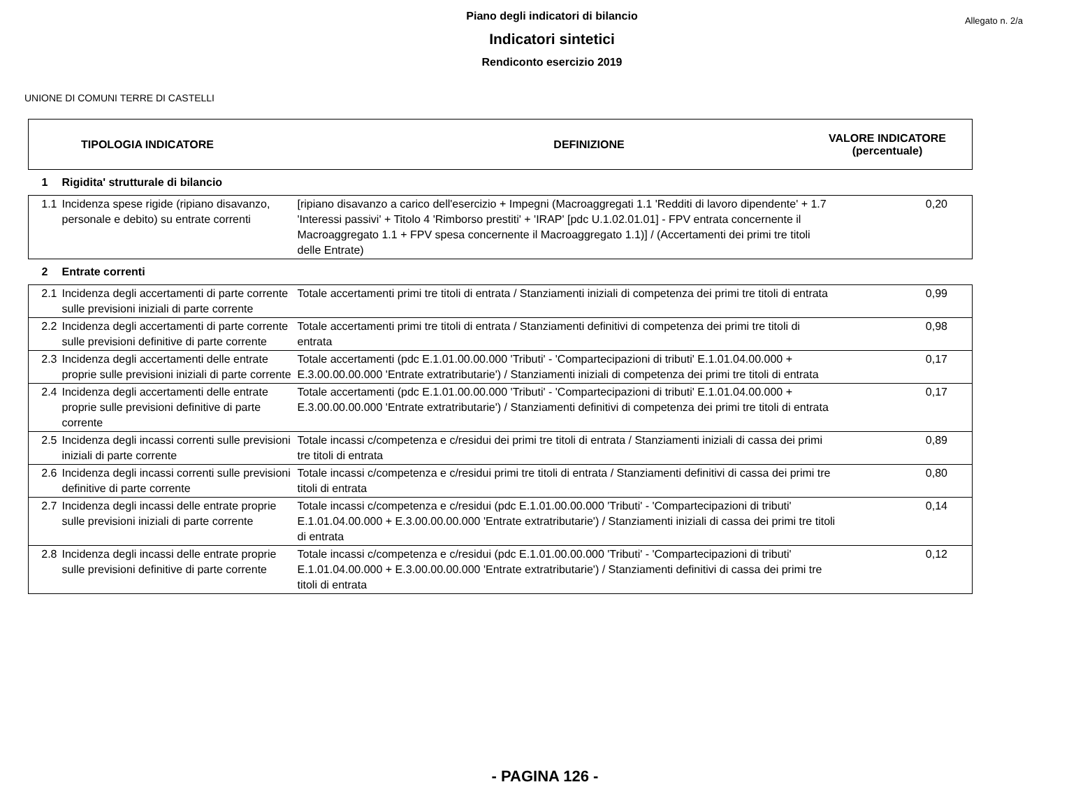Piano degli indicatori di bilancio
Allegato n. 2/a
Indicatori sintetici
Rendiconto esercizio 2019
UNIONE DI COMUNI TERRE DI CASTELLI
| TIPOLOGIA INDICATORE | DEFINIZIONE | VALORE INDICATORE (percentuale) |
| 1 | Rigidita' strutturale di bilancio | | |
| 1.1 | Incidenza spese rigide (ripiano disavanzo, personale e debito) su entrate correnti | [ripiano disavanzo a carico dell'esercizio + Impegni (Macroaggregati 1.1 'Redditi di lavoro dipendente' + 1.7 'Interessi passivi' + Titolo 4 'Rimborso prestiti' + 'IRAP' [pdc U.1.02.01.01] - FPV entrata concernente il Macroaggregato 1.1 + FPV spesa concernente il Macroaggregato 1.1)] / (Accertamenti dei primi tre titoli delle Entrate) | 0,20 |
| 2 | Entrate correnti | | |
| 2.1 | Incidenza degli accertamenti di parte corrente sulle previsioni iniziali di parte corrente | Totale accertamenti primi tre titoli di entrata / Stanziamenti iniziali di competenza dei primi tre titoli di entrata | 0,99 |
| 2.2 | Incidenza degli accertamenti di parte corrente sulle previsioni definitive di parte corrente | Totale accertamenti primi tre titoli di entrata / Stanziamenti definitivi di competenza dei primi tre titoli di entrata | 0,98 |
| 2.3 | Incidenza degli accertamenti delle entrate proprie sulle previsioni iniziali di parte corrente | Totale accertamenti (pdc E.1.01.00.00.000 'Tributi' - 'Compartecipazioni di tributi' E.1.01.04.00.000 + E.3.00.00.00.000 'Entrate extratributarie') / Stanziamenti iniziali di competenza dei primi tre titoli di entrata | 0,17 |
| 2.4 | Incidenza degli accertamenti delle entrate proprie sulle previsioni definitive di parte corrente | Totale accertamenti (pdc E.1.01.00.00.000 'Tributi' - 'Compartecipazioni di tributi' E.1.01.04.00.000 + E.3.00.00.00.000 'Entrate extratributarie') / Stanziamenti definitivi di competenza dei primi tre titoli di entrata | 0,17 |
| 2.5 | Incidenza degli incassi correnti sulle previsioni iniziali di parte corrente | Totale incassi c/competenza e c/residui dei primi tre titoli di entrata / Stanziamenti iniziali di cassa dei primi tre titoli di entrata | 0,89 |
| 2.6 | Incidenza degli incassi correnti sulle previsioni definitive di parte corrente | Totale incassi c/competenza e c/residui primi tre titoli di entrata / Stanziamenti definitivi di cassa dei primi tre titoli di entrata | 0,80 |
| 2.7 | Incidenza degli incassi delle entrate proprie sulle previsioni iniziali di parte corrente | Totale incassi c/competenza e c/residui (pdc E.1.01.00.00.000 'Tributi' - 'Compartecipazioni di tributi' E.1.01.04.00.000 + E.3.00.00.00.000 'Entrate extratributarie') / Stanziamenti iniziali di cassa dei primi tre titoli di entrata | 0,14 |
| 2.8 | Incidenza degli incassi delle entrate proprie sulle previsioni definitive di parte corrente | Totale incassi c/competenza e c/residui (pdc E.1.01.00.00.000 'Tributi' - 'Compartecipazioni di tributi' E.1.01.04.00.000 + E.3.00.00.00.000 'Entrate extratributarie') / Stanziamenti definitivi di cassa dei primi tre titoli di entrata | 0,12 |
- PAGINA 126 -